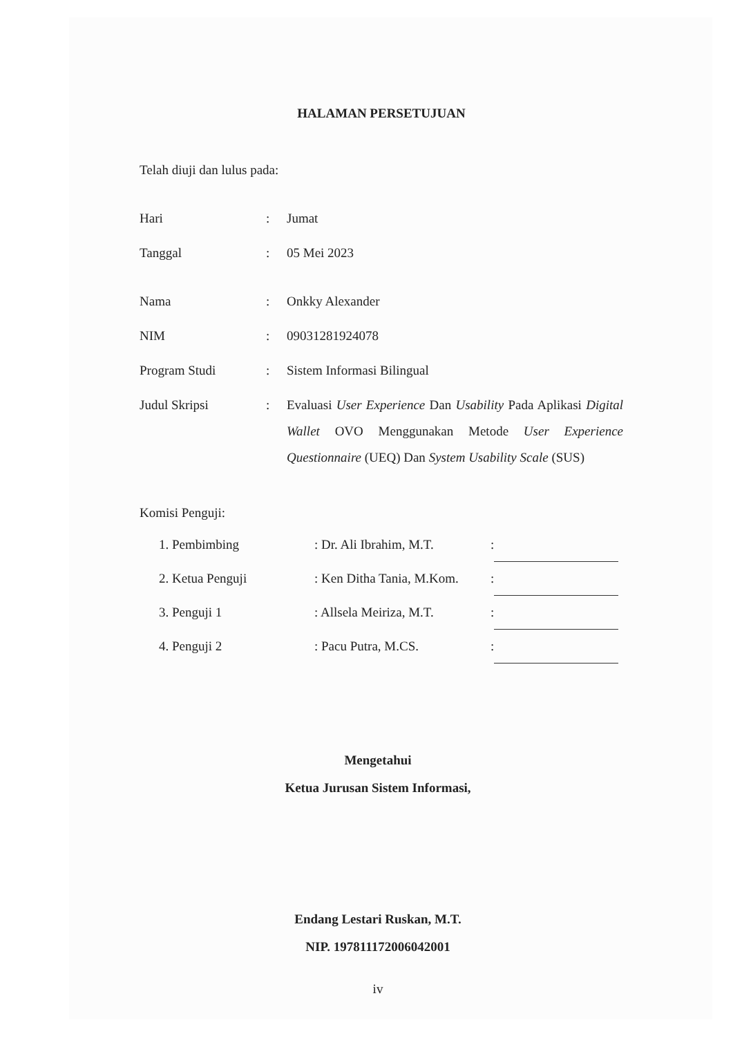HALAMAN PERSETUJUAN
Telah diuji dan lulus pada:
| Hari | : | Jumat |
| Tanggal | : | 05 Mei 2023 |
| Nama | : | Onkky Alexander |
| NIM | : | 09031281924078 |
| Program Studi | : | Sistem Informasi Bilingual |
| Judul Skripsi | : | Evaluasi User Experience Dan Usability Pada Aplikasi Digital Wallet OVO Menggunakan Metode User Experience Questionnaire (UEQ) Dan System Usability Scale (SUS) |
Komisi Penguji:
| 1. Pembimbing | : Dr. Ali Ibrahim, M.T. | : | |
| 2. Ketua Penguji | : Ken Ditha Tania, M.Kom. | : | |
| 3. Penguji 1 | : Allsela Meiriza, M.T. | : | |
| 4. Penguji 2 | : Pacu Putra, M.CS. | : | |
Mengetahui
Ketua Jurusan Sistem Informasi,
Endang Lestari Ruskan, M.T.
NIP. 197811172006042001
iv